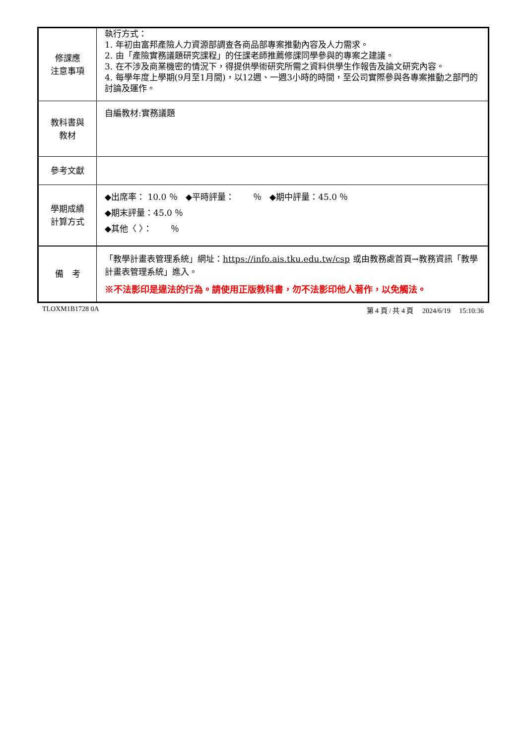| 修課應 注意事項 | 執行方式： 1. 年初由富邦產險人力資源部調查各商品部專案推動內容及人力需求。 2. 由「產險實務議題研究課程」的任課老師推薦修課同學參與的專案之建議。 3. 在不涉及商業機密的情況下，得提供學術研究所需之資料供學生作報告及論文研究內容。 4. 每學年度上學期(9月至1月間)，以12週、一週3小時的時間，至公司實際參與各專案推動之部門的討論及運作。 |
| 教科書與 教材 | 自編教材:實務議題 |
| 參考文獻 | |
| 學期成績 計算方式 | ◆出席率： 10.0 ％ ◆平時評量： ％ ◆期中評量：45.0 ％ ◆期末評量：45.0 ％ ◆其他〈 〉： ％ |
| 備 考 | 「教學計畫表管理系統」網址： https://info.ais.tku.edu.tw/csp 或由教務處首頁→教務資訊「教學計畫表管理系統」進入。 ※不法影印是違法的行為。請使用正版教科書，勿不法影印他人著作，以免觸法。 |
TLOXM1B1728 0A 第 4 頁 / 共 4 頁 2024/6/19 15:10:36